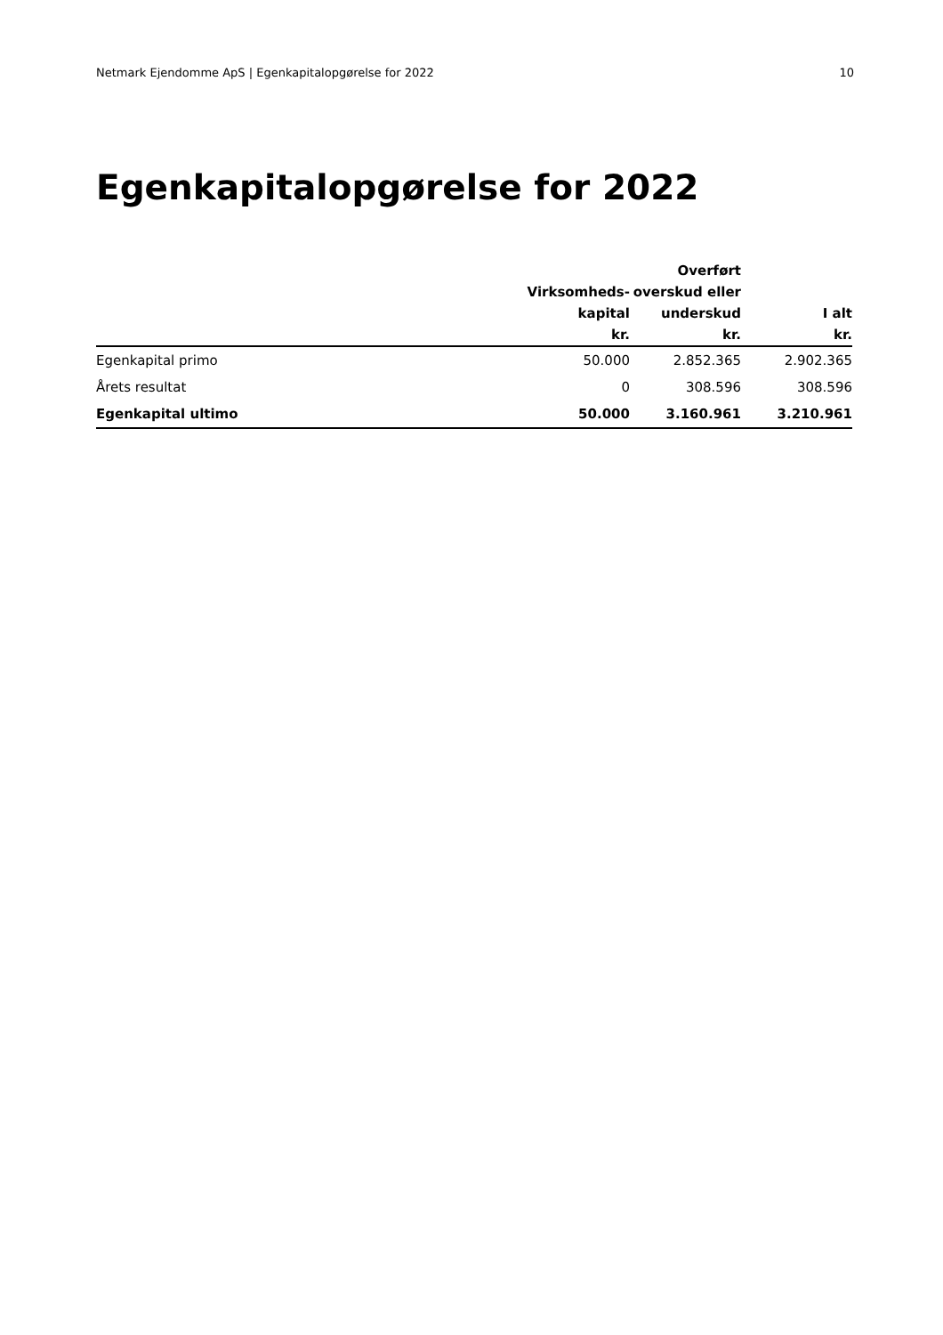Netmark Ejendomme ApS | Egenkapitalopgørelse for 2022 10
Egenkapitalopgørelse for 2022
| | Virksomheds- kapital kr. | Overført overskud eller underskud kr. | I alt kr. |
| --- | --- | --- | --- |
| Egenkapital primo | 50.000 | 2.852.365 | 2.902.365 |
| Årets resultat | 0 | 308.596 | 308.596 |
| Egenkapital ultimo | 50.000 | 3.160.961 | 3.210.961 |